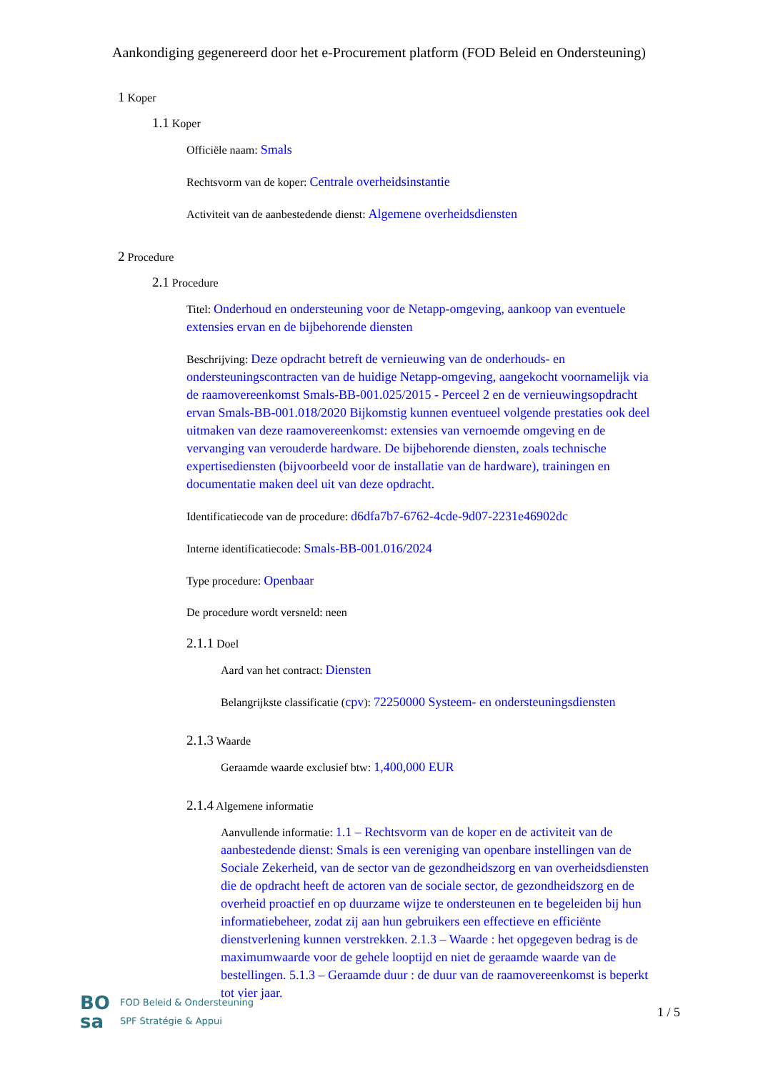Aankondiging gegenereerd door het e-Procurement platform (FOD Beleid en Ondersteuning)
1 Koper
1.1 Koper
Officiële naam: Smals
Rechtsvorm van de koper: Centrale overheidsinstantie
Activiteit van de aanbestedende dienst: Algemene overheidsdiensten
2 Procedure
2.1 Procedure
Titel: Onderhoud en ondersteuning voor de Netapp-omgeving, aankoop van eventuele extensies ervan en de bijbehorende diensten
Beschrijving: Deze opdracht betreft de vernieuwing van de onderhouds- en ondersteuningscontracten van de huidige Netapp-omgeving, aangekocht voornamelijk via de raamovereenkomst Smals-BB-001.025/2015 - Perceel 2 en de vernieuwingsopdracht ervan Smals-BB-001.018/2020 Bijkomstig kunnen eventueel volgende prestaties ook deel uitmaken van deze raamovereenkomst: extensies van vernoemde omgeving en de vervanging van verouderde hardware. De bijbehorende diensten, zoals technische expertisediensten (bijvoorbeeld voor de installatie van de hardware), trainingen en documentatie maken deel uit van deze opdracht.
Identificatiecode van de procedure: d6dfa7b7-6762-4cde-9d07-2231e46902dc
Interne identificatiecode: Smals-BB-001.016/2024
Type procedure: Openbaar
De procedure wordt versneld: neen
2.1.1 Doel
Aard van het contract: Diensten
Belangrijkste classificatie (cpv): 72250000 Systeem- en ondersteuningsdiensten
2.1.3 Waarde
Geraamde waarde exclusief btw: 1,400,000 EUR
2.1.4 Algemene informatie
Aanvullende informatie: 1.1 – Rechtsvorm van de koper en de activiteit van de aanbestedende dienst: Smals is een vereniging van openbare instellingen van de Sociale Zekerheid, van de sector van de gezondheidszorg en van overheidsdiensten die de opdracht heeft de actoren van de sociale sector, de gezondheidszorg en de overheid proactief en op duurzame wijze te ondersteunen en te begeleiden bij hun informatiebeheer, zodat zij aan hun gebruikers een effectieve en efficiënte dienstverlening kunnen verstrekken. 2.1.3 – Waarde : het opgegeven bedrag is de maximumwaarde voor de gehele looptijd en niet de geraamde waarde van de bestellingen. 5.1.3 – Geraamde duur : de duur van de raamovereenkomst is beperkt tot vier jaar.
BO
sa
FOD Beleid & Ondersteuning
SPF Stratégie & Appui
1 / 5